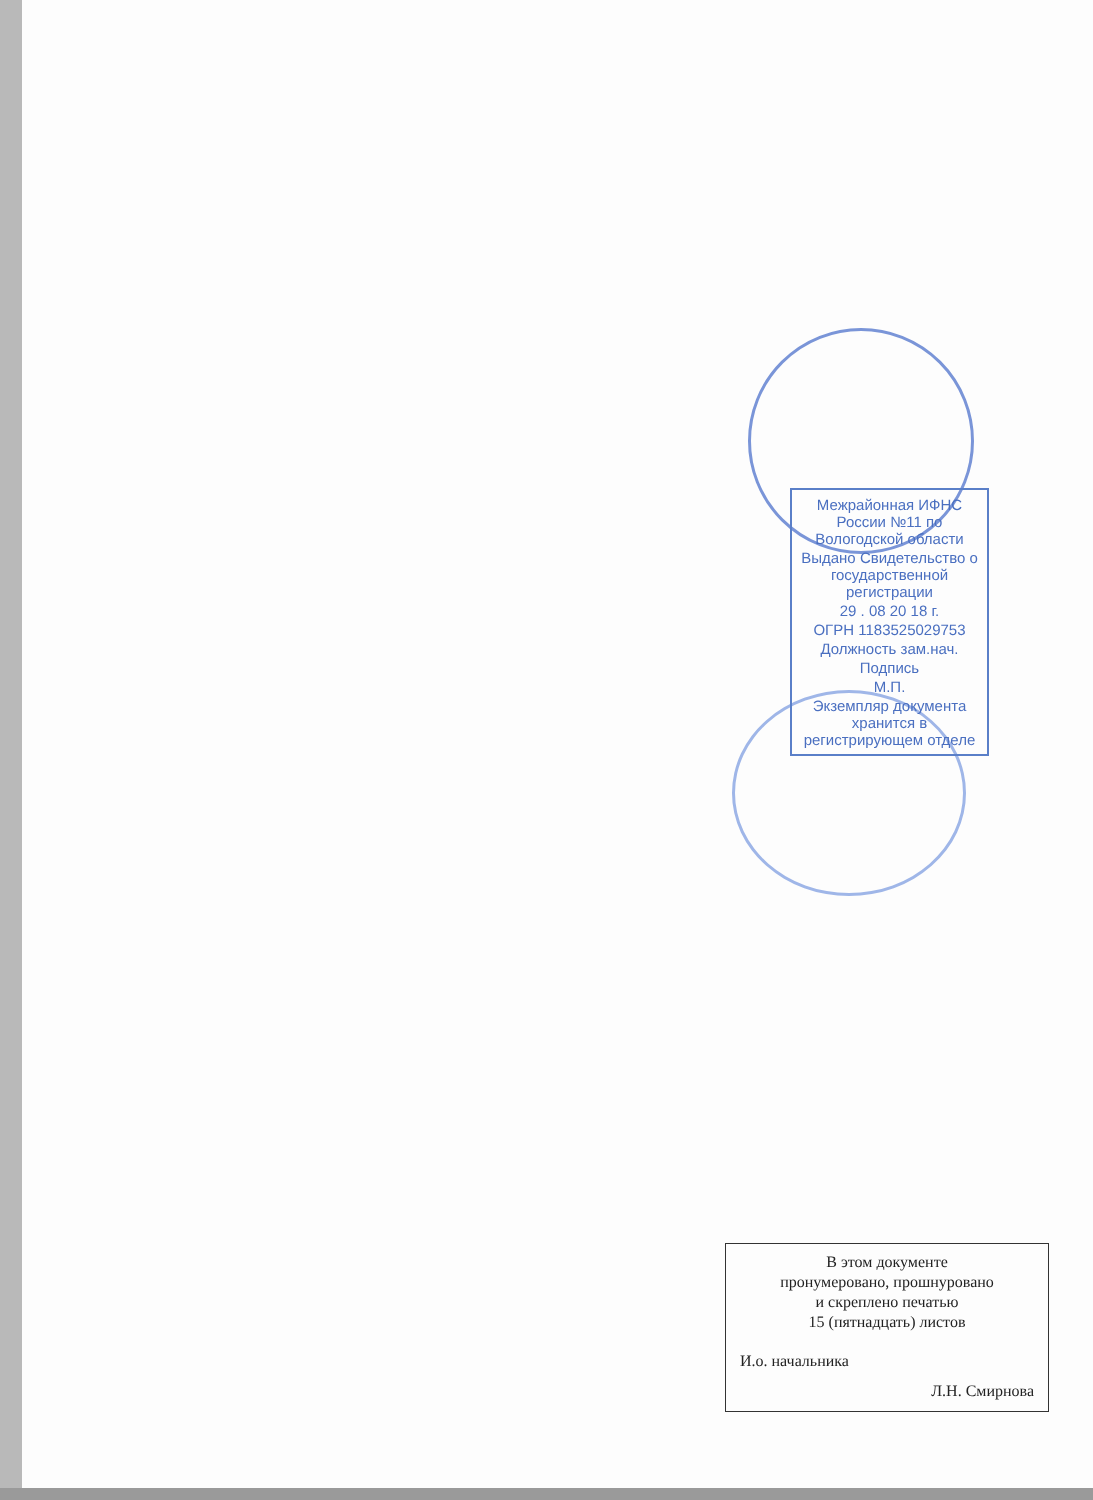Межрайонная ИФНС России №11 по Вологодской области
Выдано Свидетельство о государственной регистрации
29 . 08 20 18 г.
ОГРН 1183525029753
Должность зам.нач.
Подпись
М.П.
Экземпляр документа хранится в регистрирующем отделе
В этом документе
пронумеровано, прошнуровано
и скреплено печатью
15 (пятнадцать) листов
И.о. начальника
Л.Н. Смирнова